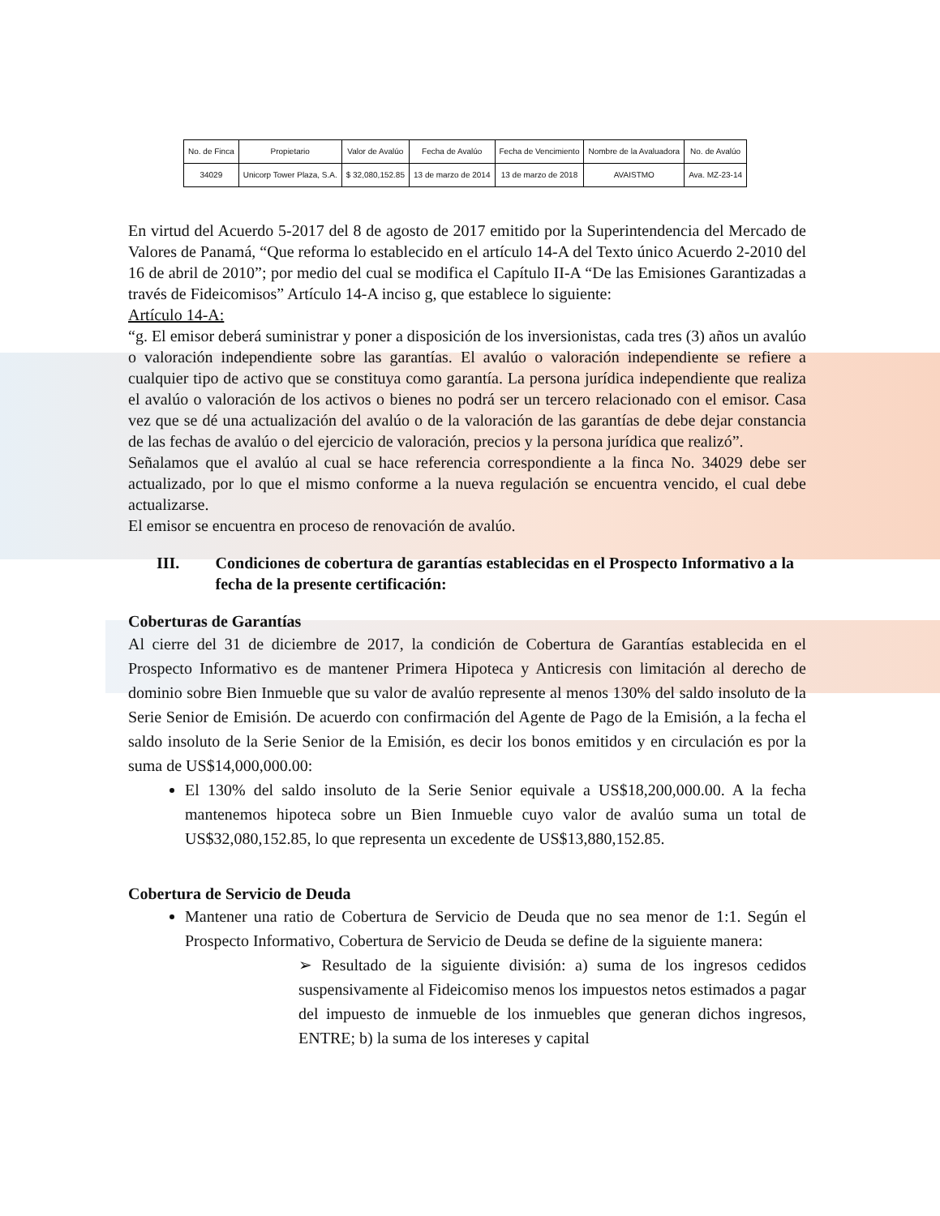| No. de Finca | Propietario | Valor de Avalúo | Fecha de Avalúo | Fecha de Vencimiento | Nombre de la Avaluadora | No. de Avalúo |
| 34029 | Unicorp Tower Plaza, S.A. | $ 32,080,152.85 | 13 de marzo de 2014 | 13 de marzo de 2018 | AVAISTMO | Ava. MZ-23-14 |
En virtud del Acuerdo 5-2017 del 8 de agosto de 2017 emitido por la Superintendencia del Mercado de Valores de Panamá, “Que reforma lo establecido en el artículo 14-A del Texto único Acuerdo 2-2010 del 16 de abril de 2010”; por medio del cual se modifica el Capítulo II-A “De las Emisiones Garantizadas a través de Fideicomisos” Artículo 14-A inciso g, que establece lo siguiente:
Artículo 14-A:
“g. El emisor deberá suministrar y poner a disposición de los inversionistas, cada tres (3) años un avalúo o valoración independiente sobre las garantías. El avalúo o valoración independiente se refiere a cualquier tipo de activo que se constituya como garantía. La persona jurídica independiente que realiza el avalúo o valoración de los activos o bienes no podrá ser un tercero relacionado con el emisor. Casa vez que se dé una actualización del avalúo o de la valoración de las garantías de debe dejar constancia de las fechas de avalúo o del ejercicio de valoración, precios y la persona jurídica que realizó”.
Señalamos que el avalúo al cual se hace referencia correspondiente a la finca No. 34029 debe ser actualizado, por lo que el mismo conforme a la nueva regulación se encuentra vencido, el cual debe actualizarse.
El emisor se encuentra en proceso de renovación de avalúo.
III. Condiciones de cobertura de garantías establecidas en el Prospecto Informativo a la fecha de la presente certificación:
Coberturas de Garantías
Al cierre del 31 de diciembre de 2017, la condición de Cobertura de Garantías establecida en el Prospecto Informativo es de mantener Primera Hipoteca y Anticresis con limitación al derecho de dominio sobre Bien Inmueble que su valor de avalúo represente al menos 130% del saldo insoluto de la Serie Senior de Emisión. De acuerdo con confirmación del Agente de Pago de la Emisión, a la fecha el saldo insoluto de la Serie Senior de la Emisión, es decir los bonos emitidos y en circulación es por la suma de US$14,000,000.00:
El 130% del saldo insoluto de la Serie Senior equivale a US$18,200,000.00. A la fecha mantenemos hipoteca sobre un Bien Inmueble cuyo valor de avalúo suma un total de US$32,080,152.85, lo que representa un excedente de US$13,880,152.85.
Cobertura de Servicio de Deuda
Mantener una ratio de Cobertura de Servicio de Deuda que no sea menor de 1:1. Según el Prospecto Informativo, Cobertura de Servicio de Deuda se define de la siguiente manera:
➢ Resultado de la siguiente división: a) suma de los ingresos cedidos suspensivamente al Fideicomiso menos los impuestos netos estimados a pagar del impuesto de inmueble de los inmuebles que generan dichos ingresos, ENTRE; b) la suma de los intereses y capital